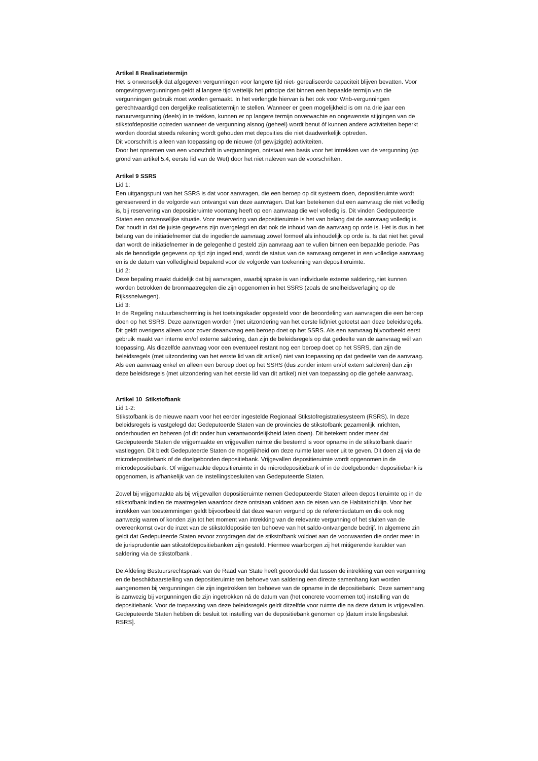Artikel 8 Realisatietermijn
Het is onwenselijk dat afgegeven vergunningen voor langere tijd niet- gerealiseerde capaciteit blijven bevatten. Voor omgevingsvergunningen geldt al langere tijd wettelijk het principe dat binnen een bepaalde termijn van die vergunningen gebruik moet worden gemaakt. In het verlengde hiervan is het ook voor Wnb-vergunningen gerechtvaardigd een dergelijke realisatietermijn te stellen. Wanneer er geen mogelijkheid is om na drie jaar een natuurvergunning (deels) in te trekken, kunnen er op langere termijn onverwachte en ongewenste stijgingen van de stikstofdepositie optreden wanneer de vergunning alsnog (geheel) wordt benut óf kunnen andere activiteiten beperkt worden doordat steeds rekening wordt gehouden met deposities die niet daadwerkelijk optreden.
Dit voorschrift is alleen van toepassing op de nieuwe (of gewijzigde) activiteiten.
Door het opnemen van een voorschrift in vergunningen, ontstaat een basis voor het intrekken van de vergunning (op grond van artikel 5.4, eerste lid van de Wet) door het niet naleven van de voorschriften.
Artikel 9 SSRS
Lid 1:
Een uitgangspunt van het SSRS is dat voor aanvragen, die een beroep op dit systeem doen, depositieruimte wordt gereserveerd in de volgorde van ontvangst van deze aanvragen. Dat kan betekenen dat een aanvraag die niet volledig is, bij reservering van depositieruimte voorrang heeft op een aanvraag die wel volledig is. Dit vinden Gedeputeerde Staten een onwenselijke situatie. Voor reservering van depositieruimte is het van belang dat de aanvraag volledig is. Dat houdt in dat de juiste gegevens zijn overgelegd en dat ook de inhoud van de aanvraag op orde is. Het is dus in het belang van de initiatiefnemer dat de ingediende aanvraag zowel formeel als inhoudelijk op orde is. Is dat niet het geval dan wordt de initiatiefnemer in de gelegenheid gesteld zijn aanvraag aan te vullen binnen een bepaalde periode. Pas als de benodigde gegevens op tijd zijn ingediend, wordt de status van de aanvraag omgezet in een volledige aanvraag en is de datum van volledigheid bepalend voor de volgorde van toekenning van depositieruimte.
Lid 2:
Deze bepaling maakt duidelijk dat bij aanvragen, waarbij sprake is van individuele externe saldering,niet kunnen worden betrokken de bronmaatregelen die zijn opgenomen in het SSRS (zoals de snelheidsverlaging op de Rijkssnelwegen).
Lid 3:
In de Regeling natuurbescherming is het toetsingskader opgesteld voor de beoordeling van aanvragen die een beroep doen op het SSRS. Deze aanvragen worden (met uitzondering van het eerste lid)niet getoetst aan deze beleidsregels. Dit geldt overigens alleen voor zover deaanvraag een beroep doet op het SSRS. Als een aanvraag bijvoorbeeld eerst gebruik maakt van interne en/of externe saldering, dan zijn de beleidsregels op dat gedeelte van de aanvraag wél van toepassing. Als diezelfde aanvraag voor een eventueel restant nog een beroep doet op het SSRS, dan zijn de beleidsregels (met uitzondering van het eerste lid van dit artikel) niet van toepassing op dat gedeelte van de aanvraag. Als een aanvraag enkel en alleen een beroep doet op het SSRS (dus zonder intern en/of extern salderen) dan zijn deze beleidsregels (met uitzondering van het eerste lid van dit artikel) niet van toepassing op die gehele aanvraag.
Artikel 10 Stikstofbank
Lid 1-2:
Stikstofbank is de nieuwe naam voor het eerder ingestelde Regionaal Stikstofregistratiesysteem (RSRS). In deze beleidsregels is vastgelegd dat Gedeputeerde Staten van de provincies de stikstofbank gezamenlijk inrichten, onderhouden en beheren (of dit onder hun verantwoordelijkheid laten doen). Dit betekent onder meer dat Gedeputeerde Staten de vrijgemaakte en vrijgevallen ruimte die bestemd is voor opname in de stikstofbank daarin vastleggen. Dit biedt Gedeputeerde Staten de mogelijkheid om deze ruimte later weer uit te geven. Dit doen zij via de microdepositiebank of de doelgebonden depositiebank. Vrijgevallen depositieruimte wordt opgenomen in de microdepositiebank. Of vrijgemaakte depositieruimte in de microdepositiebank of in de doelgebonden depositiebank is opgenomen, is afhankelijk van de instellingsbesluiten van Gedeputeerde Staten.
Zowel bij vrijgemaakte als bij vrijgevallen depositieruimte nemen Gedeputeerde Staten alleen depositieruimte op in de stikstofbank indien de maatregelen waardoor deze ontstaan voldoen aan de eisen van de Habitatrichtlijn. Voor het intrekken van toestemmingen geldt bijvoorbeeld dat deze waren vergund op de referentiedatum en die ook nog aanwezig waren of konden zijn tot het moment van intrekking van de relevante vergunning of het sluiten van de overeenkomst over de inzet van de stikstofdepositie ten behoeve van het saldo-ontvangende bedrijf. In algemene zin geldt dat Gedeputeerde Staten ervoor zorgdragen dat de stikstofbank voldoet aan de voorwaarden die onder meer in de jurisprudentie aan stikstofdepositiebanken zijn gesteld. Hiermee waarborgen zij het mitigerende karakter van saldering via de stikstofbank .
De Afdeling Bestuursrechtspraak van de Raad van State heeft geoordeeld dat tussen de intrekking van een vergunning en de beschikbaarstelling van depositieruimte ten behoeve van saldering een directe samenhang kan worden aangenomen bij vergunningen die zijn ingetrokken ten behoeve van de opname in de depositiebank. Deze samenhang is aanwezig bij vergunningen die zijn ingetrokken ná de datum van (het concrete voornemen tot) instelling van de depositiebank. Voor de toepassing van deze beleidsregels geldt ditzelfde voor ruimte die na deze datum is vrijgevallen. Gedeputeerde Staten hebben dit besluit tot instelling van de depositiebank genomen op [datum instellingsbesluit RSRS].